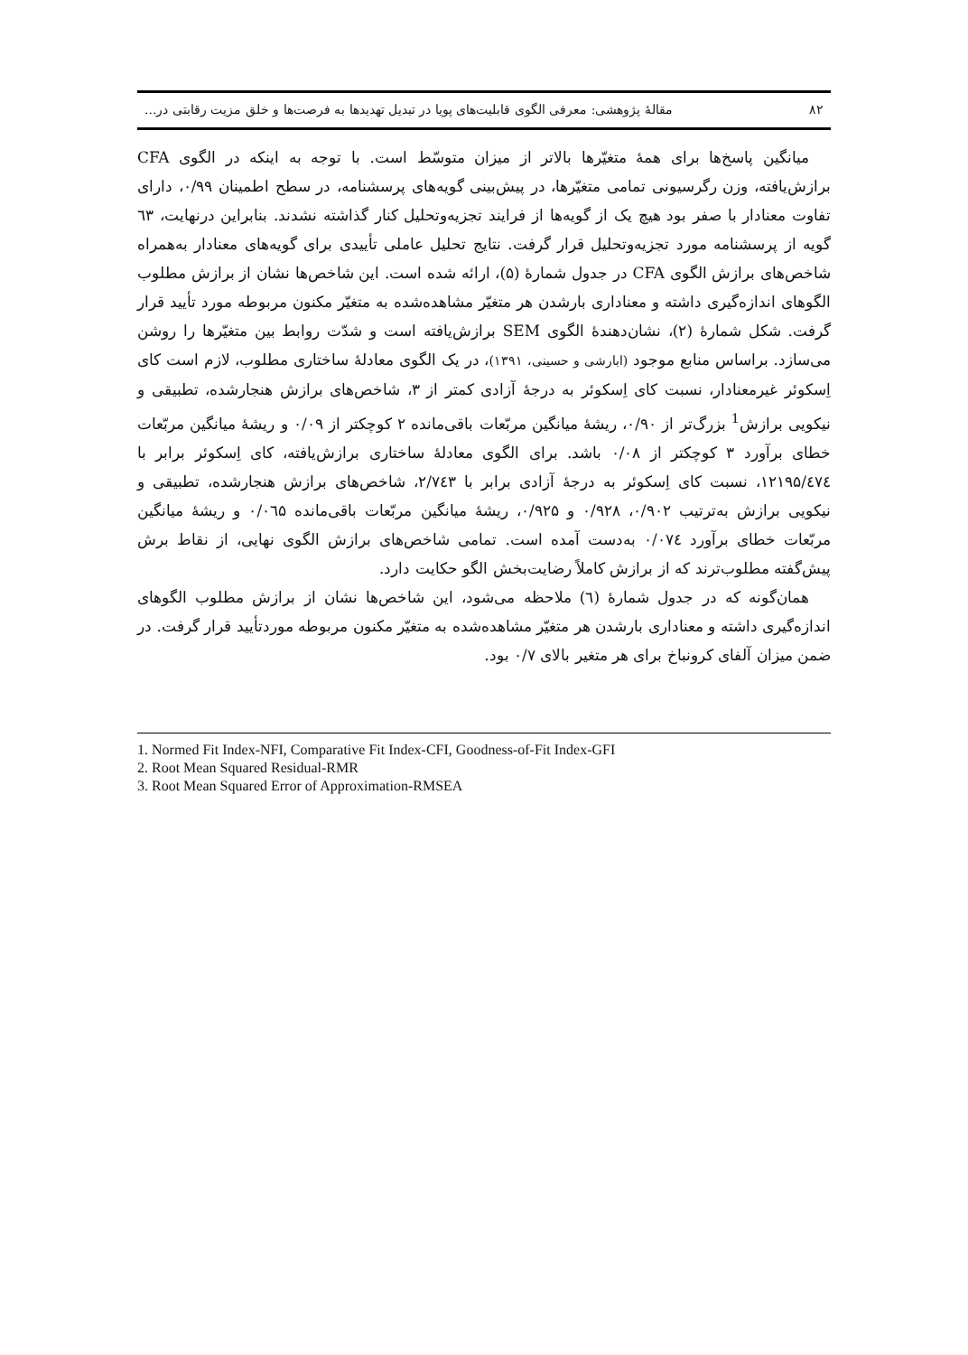۸۲ مقالهٔ پژوهشی: معرفی الگوی قابلیت‌های پویا در تبدیل تهدیدها به فرصت‌ها و خلق مزیت رقابتی در...
میانگین پاسخ‌ها برای همهٔ متغیّرها بالاتر از میزان متوسّط است. با توجه به اینکه در الگوی CFA برازش‌یافته، وزن رگرسیونی تمامی متغیّرها، در پیش‌بینی گویه‌های پرسشنامه، در سطح اطمینان ۰/۹۹، دارای تفاوت معنادار با صفر بود هیچ یک از گویه‌ها از فرایند تجزیه‌وتحلیل کنار گذاشته نشدند. بنابراین درنهایت، ٦۳ گویه از پرسشنامه مورد تجزیه‌وتحلیل قرار گرفت. نتایج تحلیل عاملی تأییدی برای گویه‌های معنادار به‌همراه شاخص‌های برازش الگوی CFA در جدول شمارهٔ (۵)، ارائه شده است. این شاخص‌ها نشان از برازش مطلوب الگوهای اندازه‌گیری داشته و معناداری بارشدن هر متغیّر مشاهده‌شده به متغیّر مکنون مربوطه مورد تأیید قرار گرفت. شکل شمارهٔ (۲)، نشان‌دهندهٔ الگوی SEM برازش‌یافته است و شدّت روابط بین متغیّرها را روشن می‌سازد. براساس منابع موجود (ابارشی و حسینی، ۱۳۹۱)، در یک الگوی معادلهٔ ساختاری مطلوب، لازم است کای اِسکوئر غیرمعنادار، نسبت کای اِسکوئر به درجهٔ آزادی کمتر از ۳، شاخص‌های برازش هنجارشده، تطبیقی و نیکویی برازش<sup>1</sup> بزرگ‌تر از ۰/۹۰، ریشهٔ میانگین مربّعات باقی‌مانده ۲ کوچکتر از ۰/۰۹ و ریشهٔ میانگین مربّعات خطای برآورد ۳ کوچکتر از ۰/۰۸ باشد. برای الگوی معادلهٔ ساختاری برازش‌یافته، کای اِسکوئر برابر با ۱۲۱۹۵/٤۷٤، نسبت کای اِسکوئر به درجهٔ آزادی برابر با ۲/۷٤۳، شاخص‌های برازش هنجارشده، تطبیقی و نیکویی برازش به‌ترتیب ۰/۹۰۲، ۰/۹۲۸ و ۰/۹۲۵، ریشهٔ میانگین مربّعات باقی‌مانده ۰/۰٦۵ و ریشهٔ میانگین مربّعات خطای برآورد ۰/۰۷٤ به‌دست آمده است. تمامی شاخص‌های برازش الگوی نهایی، از نقاط برش پیش‌گفته مطلوب‌ترند که از برازش کاملاً رضایت‌بخش الگو حکایت دارد.
همان‌گونه که در جدول شمارهٔ (٦) ملاحظه می‌شود، این شاخص‌ها نشان از برازش مطلوب الگوهای اندازه‌گیری داشته و معناداری بارشدن هر متغیّر مشاهده‌شده به متغیّر مکنون مربوطه موردتأیید قرار گرفت. در ضمن میزان آلفای کرونباخ برای هر متغیر بالای ۰/۷ بود.
1. Normed Fit Index-NFI, Comparative Fit Index-CFI, Goodness-of-Fit Index-GFI
2. Root Mean Squared Residual-RMR
3. Root Mean Squared Error of Approximation-RMSEA